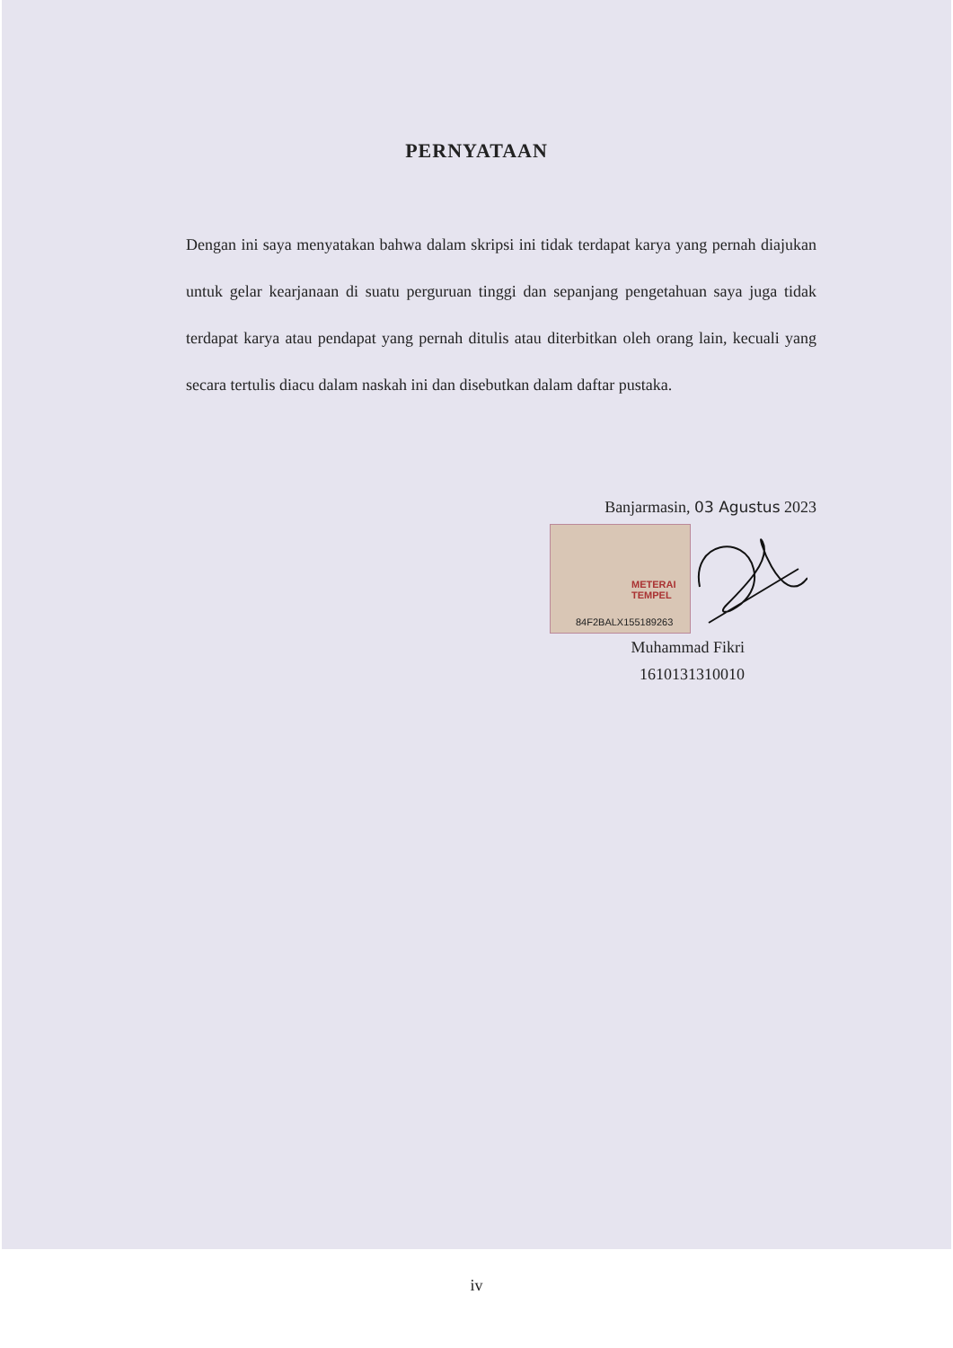PERNYATAAN
Dengan ini saya menyatakan bahwa dalam skripsi ini tidak terdapat karya yang pernah diajukan untuk gelar kearjanaan di suatu perguruan tinggi dan sepanjang pengetahuan saya juga tidak terdapat karya atau pendapat yang pernah ditulis atau diterbitkan oleh orang lain, kecuali yang secara tertulis diacu dalam naskah ini dan disebutkan dalam daftar pustaka.
Banjarmasin, 03 Agustus 2023
METERAI TEMPEL
84F2BALX155189263
Muhammad Fikri
1610131310010
iv